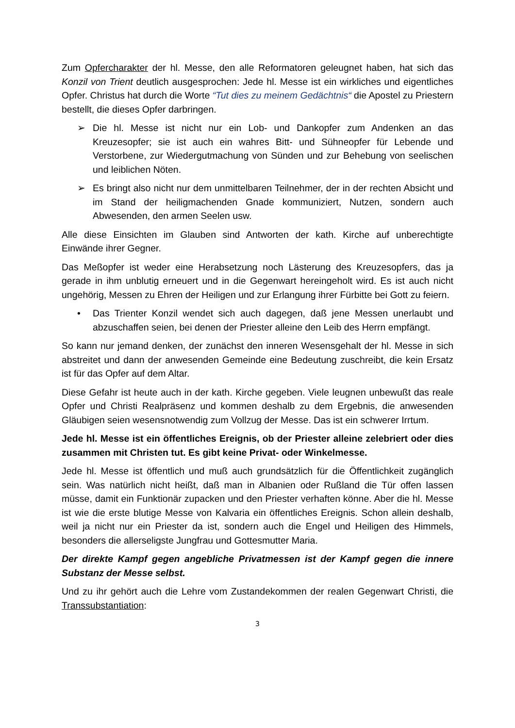Zum Opfercharakter der hl. Messe, den alle Reformatoren geleugnet haben, hat sich das Konzil von Trient deutlich ausgesprochen: Jede hl. Messe ist ein wirkliches und eigentliches Opfer. Christus hat durch die Worte “Tut dies zu meinem Gedächtnis“ die Apostel zu Priestern bestellt, die dieses Opfer darbringen.
➢ Die hl. Messe ist nicht nur ein Lob- und Dankopfer zum Andenken an das Kreuzesopfer; sie ist auch ein wahres Bitt- und Sühneopfer für Lebende und Verstorbene, zur Wiedergutmachung von Sünden und zur Behebung von seelischen und leiblichen Nöten.
➢ Es bringt also nicht nur dem unmittelbaren Teilnehmer, der in der rechten Absicht und im Stand der heiligmachenden Gnade kommuniziert, Nutzen, sondern auch Abwesenden, den armen Seelen usw.
Alle diese Einsichten im Glauben sind Antworten der kath. Kirche auf unberechtigte Einwände ihrer Gegner.
Das Meßopfer ist weder eine Herabsetzung noch Lästerung des Kreuzesopfers, das ja gerade in ihm unblutig erneuert und in die Gegenwart hereingeholt wird. Es ist auch nicht ungehörig, Messen zu Ehren der Heiligen und zur Erlangung ihrer Fürbitte bei Gott zu feiern.
• Das Trienter Konzil wendet sich auch dagegen, daß jene Messen unerlaubt und abzuschaffen seien, bei denen der Priester alleine den Leib des Herrn empfängt.
So kann nur jemand denken, der zunächst den inneren Wesensgehalt der hl. Messe in sich abstreitet und dann der anwesenden Gemeinde eine Bedeutung zuschreibt, die kein Ersatz ist für das Opfer auf dem Altar.
Diese Gefahr ist heute auch in der kath. Kirche gegeben. Viele leugnen unbewußt das reale Opfer und Christi Realpräsenz und kommen deshalb zu dem Ergebnis, die anwesenden Gläubigen seien wesensnotwendig zum Vollzug der Messe. Das ist ein schwerer Irrtum.
Jede hl. Messe ist ein öffentliches Ereignis, ob der Priester alleine zelebriert oder dies zusammen mit Christen tut. Es gibt keine Privat- oder Winkelmesse.
Jede hl. Messe ist öffentlich und muß auch grundsätzlich für die Öffentlichkeit zugänglich sein. Was natürlich nicht heißt, daß man in Albanien oder Rußland die Tür offen lassen müsse, damit ein Funktionär zupacken und den Priester verhaften könne. Aber die hl. Messe ist wie die erste blutige Messe von Kalvaria ein öffentliches Ereignis. Schon allein deshalb, weil ja nicht nur ein Priester da ist, sondern auch die Engel und Heiligen des Himmels, besonders die allerseligste Jungfrau und Gottesmutter Maria.
Der direkte Kampf gegen angebliche Privatmessen ist der Kampf gegen die innere Substanz der Messe selbst.
Und zu ihr gehört auch die Lehre vom Zustandekommen der realen Gegenwart Christi, die Transsubstantiation:
3